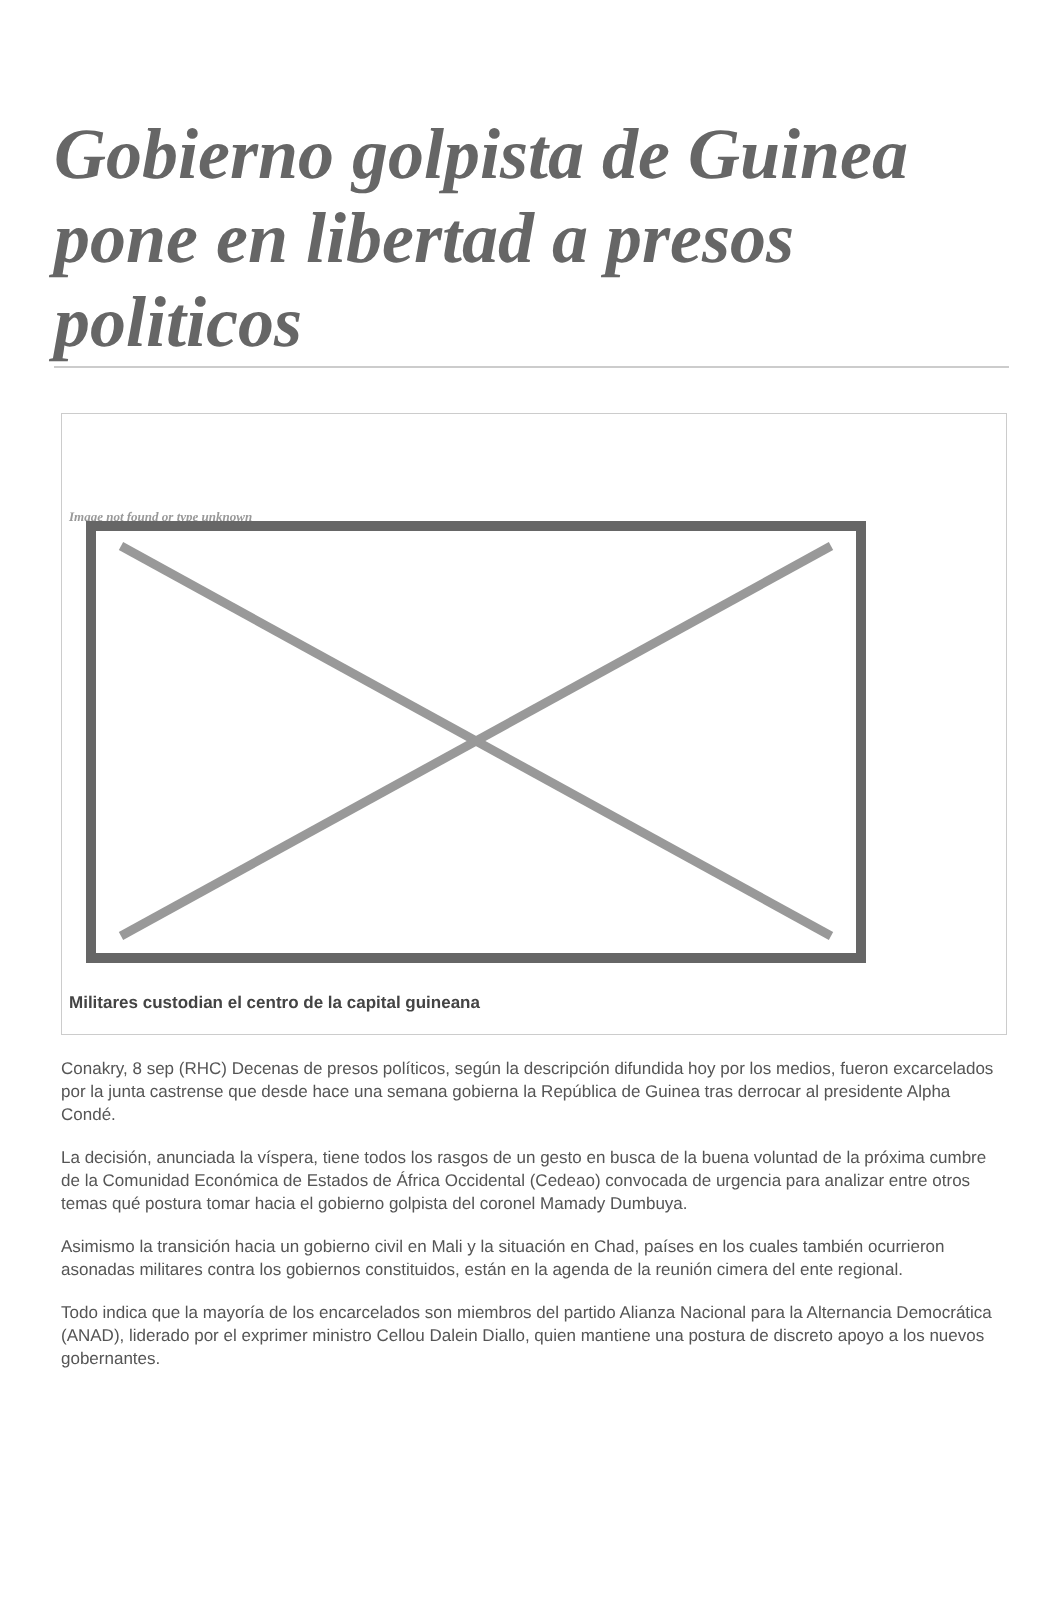Gobierno golpista de Guinea pone en libertad a presos politicos
Image not found or type unknown
Militares custodian el centro de la capital guineana
Conakry, 8 sep (RHC) Decenas de presos políticos, según la descripción difundida hoy por los medios, fueron excarcelados por la junta castrense que desde hace una semana gobierna la República de Guinea tras derrocar al presidente Alpha Condé.
La decisión, anunciada la víspera, tiene todos los rasgos de un gesto en busca de la buena voluntad de la próxima cumbre de la Comunidad Económica de Estados de África Occidental (Cedeao) convocada de urgencia para analizar entre otros temas qué postura tomar hacia el gobierno golpista del coronel Mamady Dumbuya.
Asimismo la transición hacia un gobierno civil en Mali y la situación en Chad, países en los cuales también ocurrieron asonadas militares contra los gobiernos constituidos, están en la agenda de la reunión cimera del ente regional.
Todo indica que la mayoría de los encarcelados son miembros del partido Alianza Nacional para la Alternancia Democrática (ANAD), liderado por el exprimer ministro Cellou Dalein Diallo, quien mantiene una postura de discreto apoyo a los nuevos gobernantes.